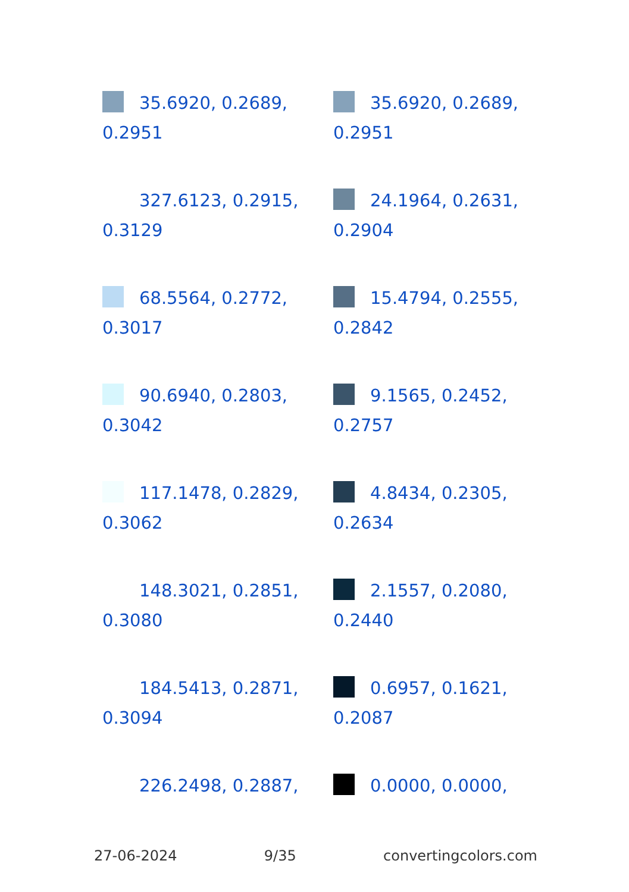35.6920, 0.2689,
0.2951
35.6920, 0.2689,
0.2951
327.6123, 0.2915,
0.3129
24.1964, 0.2631,
0.2904
68.5564, 0.2772,
0.3017
15.4794, 0.2555,
0.2842
90.6940, 0.2803,
0.3042
9.1565, 0.2452,
0.2757
117.1478, 0.2829,
0.3062
4.8434, 0.2305,
0.2634
148.3021, 0.2851,
0.3080
2.1557, 0.2080,
0.2440
184.5413, 0.2871,
0.3094
0.6957, 0.1621,
0.2087
226.2498, 0.2887,
0.0000, 0.0000,
27-06-2024 9/35 convertingcolors.com